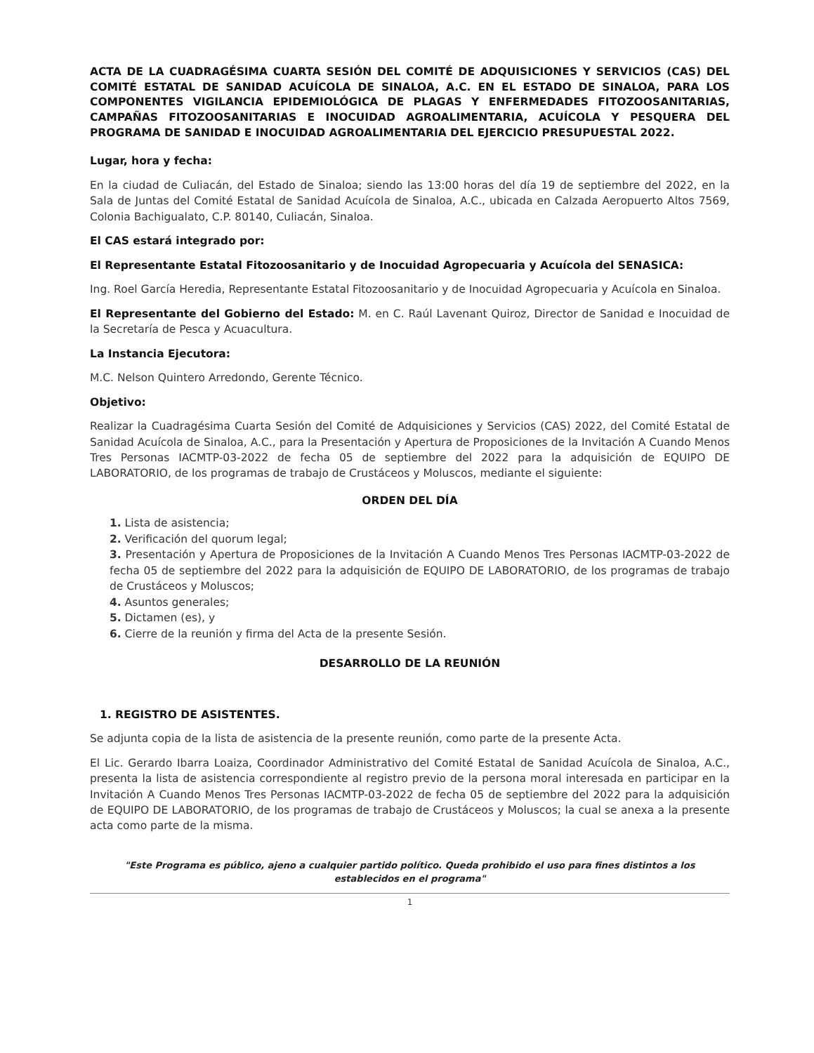ACTA DE LA CUADRAGÉSIMA CUARTA SESIÓN DEL COMITÉ DE ADQUISICIONES Y SERVICIOS (CAS) DEL COMITÉ ESTATAL DE SANIDAD ACUÍCOLA DE SINALOA, A.C. EN EL ESTADO DE SINALOA, PARA LOS COMPONENTES VIGILANCIA EPIDEMIOLÓGICA DE PLAGAS Y ENFERMEDADES FITOZOOSANITARIAS, CAMPAÑAS FITOZOOSANITARIAS E INOCUIDAD AGROALIMENTARIA, ACUÍCOLA Y PESQUERA DEL PROGRAMA DE SANIDAD E INOCUIDAD AGROALIMENTARIA DEL EJERCICIO PRESUPUESTAL 2022.
Lugar, hora y fecha:
En la ciudad de Culiacán, del Estado de Sinaloa; siendo las 13:00 horas del día 19 de septiembre del 2022, en la Sala de Juntas del Comité Estatal de Sanidad Acuícola de Sinaloa, A.C., ubicada en Calzada Aeropuerto Altos 7569, Colonia Bachigualato, C.P. 80140, Culiacán, Sinaloa.
El CAS estará integrado por:
El Representante Estatal Fitozoosanitario y de Inocuidad Agropecuaria y Acuícola del SENASICA:
Ing. Roel García Heredia, Representante Estatal Fitozoosanitario y de Inocuidad Agropecuaria y Acuícola en Sinaloa.
El Representante del Gobierno del Estado: M. en C. Raúl Lavenant Quiroz, Director de Sanidad e Inocuidad de la Secretaría de Pesca y Acuacultura.
La Instancia Ejecutora:
M.C. Nelson Quintero Arredondo, Gerente Técnico.
Objetivo:
Realizar la Cuadragésima Cuarta Sesión del Comité de Adquisiciones y Servicios (CAS) 2022, del Comité Estatal de Sanidad Acuícola de Sinaloa, A.C., para la Presentación y Apertura de Proposiciones de la Invitación A Cuando Menos Tres Personas IACMTP-03-2022 de fecha 05 de septiembre del 2022 para la adquisición de EQUIPO DE LABORATORIO, de los programas de trabajo de Crustáceos y Moluscos, mediante el siguiente:
ORDEN DEL DÍA
1. Lista de asistencia;
2. Verificación del quorum legal;
3. Presentación y Apertura de Proposiciones de la Invitación A Cuando Menos Tres Personas IACMTP-03-2022 de fecha 05 de septiembre del 2022 para la adquisición de EQUIPO DE LABORATORIO, de los programas de trabajo de Crustáceos y Moluscos;
4. Asuntos generales;
5. Dictamen (es), y
6. Cierre de la reunión y firma del Acta de la presente Sesión.
DESARROLLO DE LA REUNIÓN
1. REGISTRO DE ASISTENTES.
Se adjunta copia de la lista de asistencia de la presente reunión, como parte de la presente Acta.
El Lic. Gerardo Ibarra Loaiza, Coordinador Administrativo del Comité Estatal de Sanidad Acuícola de Sinaloa, A.C., presenta la lista de asistencia correspondiente al registro previo de la persona moral interesada en participar en la Invitación A Cuando Menos Tres Personas IACMTP-03-2022 de fecha 05 de septiembre del 2022 para la adquisición de EQUIPO DE LABORATORIO, de los programas de trabajo de Crustáceos y Moluscos; la cual se anexa a la presente acta como parte de la misma.
"Este Programa es público, ajeno a cualquier partido político. Queda prohibido el uso para fines distintos a los establecidos en el programa"
1